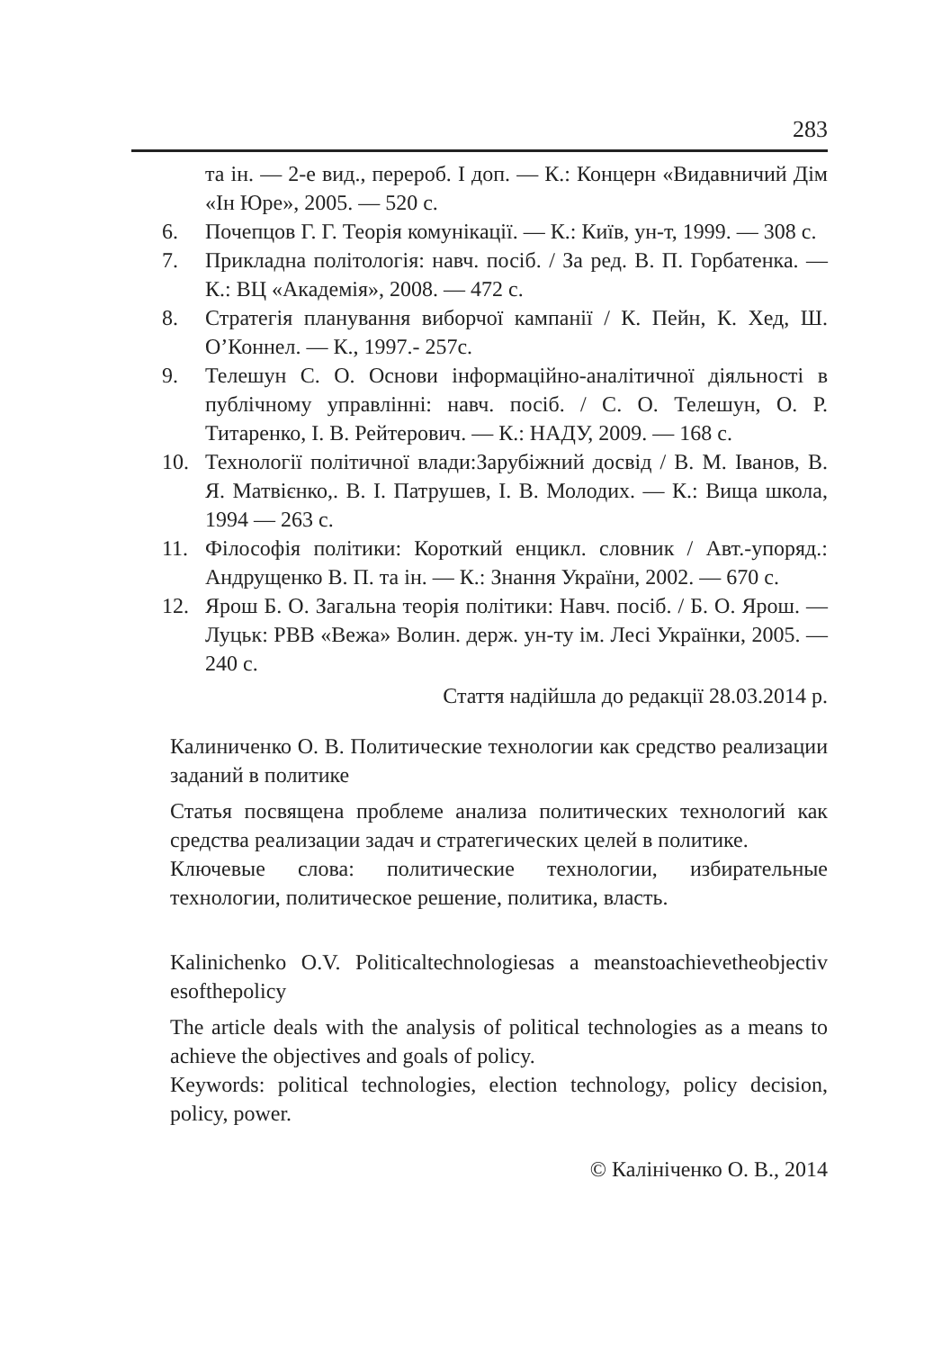283
та ін. — 2-е вид., перероб. І доп. — К.: Концерн «Видавничий Дім «Ін Юре», 2005. — 520 с.
6. Почепцов Г. Г. Теорія комунікації. — К.: Київ, ун-т, 1999. — 308 с.
7. Прикладна політологія: навч. посіб. / За ред. В. П. Горбатенка. — К.: ВЦ «Академія», 2008. — 472 с.
8. Стратегія планування виборчої кампанії / К. Пейн, К. Хед, Ш. О’Коннел. — К., 1997.- 257с.
9. Телешун С. О. Основи інформаційно-аналітичної діяльності в публічному управлінні: навч. посіб. / С. О. Телешун, О. Р. Титаренко, І. В. Рейтерович. — К.: НАДУ, 2009. — 168 с.
10. Технології політичної влади:Зарубіжний досвід / В. М. Іванов, В. Я. Матвієнко,. В. І. Патрушев, І. В. Молодих. — К.: Вища школа, 1994 — 263 с.
11. Філософія політики: Короткий енцикл. словник / Авт.-упоряд.: Андрущенко В. П. та ін. — К.: Знання України, 2002. — 670 с.
12. Ярош Б. О. Загальна теорія політики: Навч. посіб. / Б. О. Ярош. — Луцьк: РВВ «Вежа» Волин. держ. ун-ту ім. Лесі Українки, 2005. — 240 с.
Стаття надійшла до редакції 28.03.2014 р.
Калиниченко О. В. Политические технологии как средство реализации заданий в политике
Статья посвящена проблеме анализа политических технологий как средства реализации задач и стратегических целей в политике.
Ключевые слова: политические технологии, избирательные технологии, политическое решение, политика, власть.
Kalinichenko O.V. Politicaltechnologiesas a meanstoachievetheobjectiv esofthepolicy
The article deals with the analysis of political technologies as a means to achieve the objectives and goals of policy.
Keywords: political technologies, election technology, policy decision, policy, power.
© Калініченко О. В., 2014